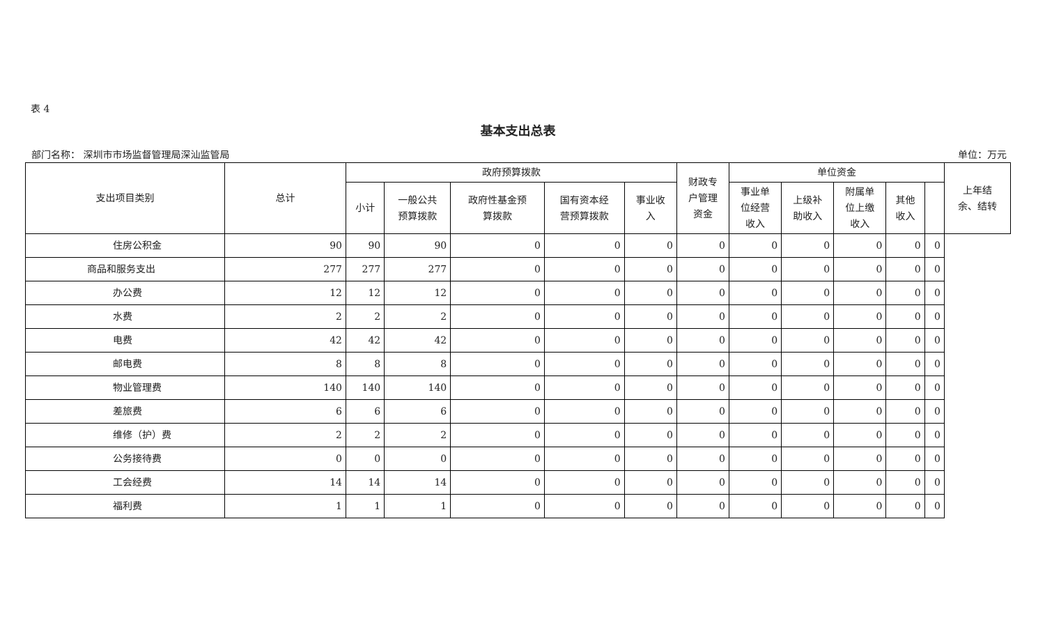表 4
基本支出总表
部门名称： 深圳市市场监督管理局深汕监管局 单位：万元
| 支出项目类别 | 总计 | 政府预算拨款 | | | | | 财政专 户管理 资金 | 单位资金 | | | | | 上年结 余、结转 |
| --- | --- | --- | --- | --- | --- | --- | --- | --- | --- | --- | --- | --- | --- |
| | | 小计 | 一般公共 预算拨款 | 政府性基金预 算拨款 | 国有资本经 营预算拨款 | 事业收 入 | | 事业单 位经营 收入 | 上级补 助收入 | 附属单 位上缴 收入 | 其他 收入 | | |
| 住房公积金 | 90 | 90 | 90 | 0 | 0 | 0 | 0 | 0 | 0 | 0 | 0 | 0 | |
| 商品和服务支出 | 277 | 277 | 277 | 0 | 0 | 0 | 0 | 0 | 0 | 0 | 0 | 0 | |
| 办公费 | 12 | 12 | 12 | 0 | 0 | 0 | 0 | 0 | 0 | 0 | 0 | 0 | |
| 水费 | 2 | 2 | 2 | 0 | 0 | 0 | 0 | 0 | 0 | 0 | 0 | 0 | |
| 电费 | 42 | 42 | 42 | 0 | 0 | 0 | 0 | 0 | 0 | 0 | 0 | 0 | |
| 邮电费 | 8 | 8 | 8 | 0 | 0 | 0 | 0 | 0 | 0 | 0 | 0 | 0 | |
| 物业管理费 | 140 | 140 | 140 | 0 | 0 | 0 | 0 | 0 | 0 | 0 | 0 | 0 | |
| 差旅费 | 6 | 6 | 6 | 0 | 0 | 0 | 0 | 0 | 0 | 0 | 0 | 0 | |
| 维修（护）费 | 2 | 2 | 2 | 0 | 0 | 0 | 0 | 0 | 0 | 0 | 0 | 0 | |
| 公务接待费 | 0 | 0 | 0 | 0 | 0 | 0 | 0 | 0 | 0 | 0 | 0 | 0 | |
| 工会经费 | 14 | 14 | 14 | 0 | 0 | 0 | 0 | 0 | 0 | 0 | 0 | 0 | |
| 福利费 | 1 | 1 | 1 | 0 | 0 | 0 | 0 | 0 | 0 | 0 | 0 | 0 | |